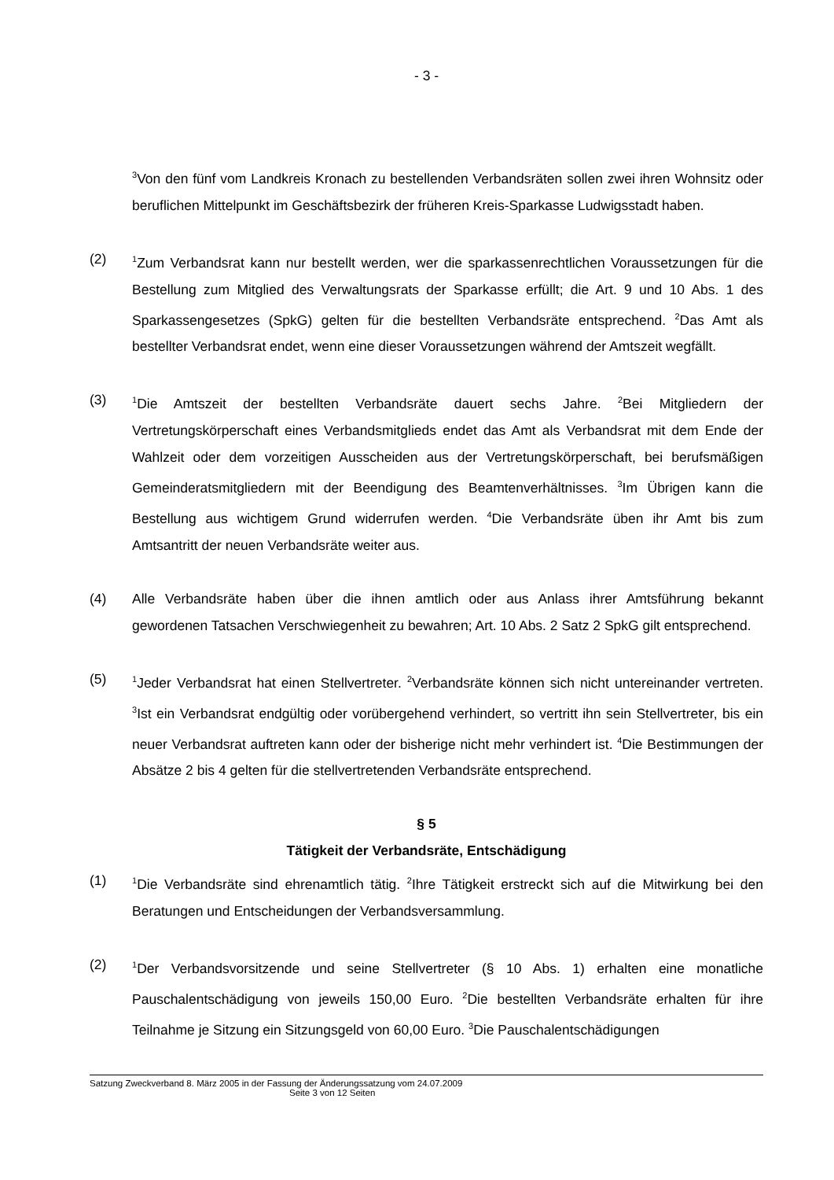- 3 -
<sup>3</sup> Von den fünf vom Landkreis Kronach zu bestellenden Verbandsräten sollen zwei ihren Wohnsitz oder beruflichen Mittelpunkt im Geschäftsbezirk der früheren Kreis-Sparkasse Ludwigsstadt haben.
(2)
<sup>1</sup> Zum Verbandsrat kann nur bestellt werden, wer die sparkassenrechtlichen Voraussetzungen für die Bestellung zum Mitglied des Verwaltungsrats der Sparkasse erfüllt; die Art. 9 und 10 Abs. 1 des Sparkassengesetzes (SpkG) gelten für die bestellten Verbandsräte entsprechend. <sup>2</sup>Das Amt als bestellter Verbandsrat endet, wenn eine dieser Voraussetzungen während der Amtszeit wegfällt.
(3)
<sup>1</sup> Die Amtszeit der bestellten Verbandsräte dauert sechs Jahre. <sup>2</sup>Bei Mitgliedern der Vertretungskörperschaft eines Verbandsmitglieds endet das Amt als Verbandsrat mit dem Ende der Wahlzeit oder dem vorzeitigen Ausscheiden aus der Vertretungskörperschaft, bei berufsmäßigen Gemeinderatsmitgliedern mit der Beendigung des Beamtenverhältnisses. <sup>3</sup>Im Übrigen kann die Bestellung aus wichtigem Grund widerrufen werden. <sup>4</sup>Die Verbandsräte üben ihr Amt bis zum Amtsantritt der neuen Verbandsräte weiter aus.
(4) Alle Verbandsräte haben über die ihnen amtlich oder aus Anlass ihrer Amtsführung bekannt gewordenen Tatsachen Verschwiegenheit zu bewahren; Art. 10 Abs. 2 Satz 2 SpkG gilt entsprechend.
(5)
<sup>1</sup> Jeder Verbandsrat hat einen Stellvertreter. <sup>2</sup>Verbandsräte können sich nicht untereinander vertreten. <sup>3</sup>Ist ein Verbandsrat endgültig oder vorübergehend verhindert, so vertritt ihn sein Stellvertreter, bis ein neuer Verbandsrat auftreten kann oder der bisherige nicht mehr verhindert ist. <sup>4</sup>Die Bestimmungen der Absätze 2 bis 4 gelten für die stellvertretenden Verbandsräte entsprechend.
§ 5
Tätigkeit der Verbandsräte, Entschädigung
(1)
<sup>1</sup> Die Verbandsräte sind ehrenamtlich tätig. <sup>2</sup>Ihre Tätigkeit erstreckt sich auf die Mitwirkung bei den Beratungen und Entscheidungen der Verbandsversammlung.
(2)
<sup>1</sup> Der Verbandsvorsitzende und seine Stellvertreter (§ 10 Abs. 1) erhalten eine monatliche Pauschalentschädigung von jeweils 150,00 Euro. <sup>2</sup>Die bestellten Verbandsräte erhalten für ihre Teilnahme je Sitzung ein Sitzungsgeld von 60,00 Euro. <sup>3</sup>Die Pauschalentschädigungen
Satzung Zweckverband 8. März 2005 in der Fassung der Änderungssatzung vom 24.07.2009
Seite 3 von 12 Seiten